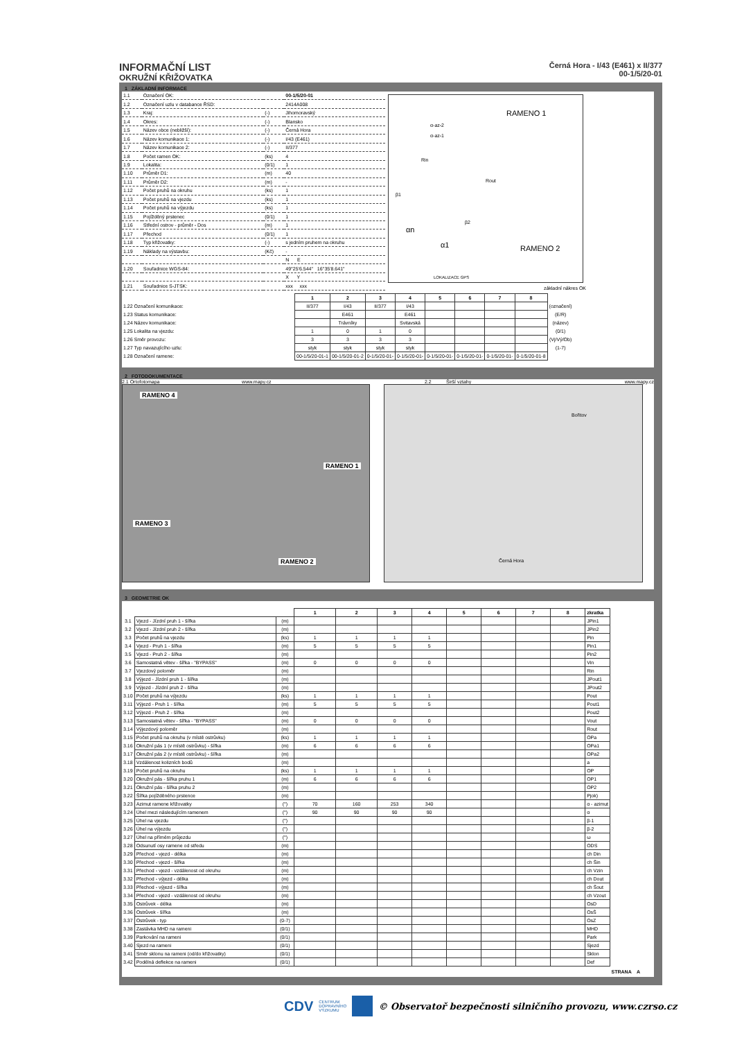INFORMAČNÍ LIST
OKRUŽNÍ KŘIŽOVATKA
Černá Hora - I/43 (E461) x II/377
00-1/5/20-01
1 ZÁKLADNÍ INFORMACE
| 1.1 | Označení OK: | | 00-1/5/20-01 |
| 1.2 | Označení uzlu v databance ŘSD: | | 2414A008 |
| 1.3 | Kraj: | (-) | Jihomoravský |
| 1.4 | Okres: | (-) | Blansko |
| 1.5 | Název obce (nebližší): | (-) | Černá Hora |
| 1.6 | Název komunikace 1: | (-) | I/43 (E461) |
| 1.7 | Název komunikace 2: | (-) | II/377 |
| 1.8 | Počet ramen OK: | (ks) | 4 |
| 1.9 | Lokalita: | (0/1) | 1 |
| 1.10 | Průměr D1: | (m) | 40 |
| 1.11 | Průměr D2: | (m) | - |
| 1.12 | Počet pruhů na okruhu | (ks) | 1 |
| 1.13 | Počet pruhů na vjezdu | (ks) | 1 |
| 1.14 | Počet pruhů na výjezdu | (ks) | 1 |
| 1.15 | Pojížděný prstenec | (0/1) | 1 |
| 1.16 | Střední ostrov - průměr - Dos | (m) | 1 |
| 1.17 | Přechod | (0/1) | 1 |
| 1.18 | Typ křižovatky: | (-) | s jedním pruhem na okruhu |
| 1.19 | Náklady na výstavbu: | (Kč) | - |
| | | | N E |
| 1.20 | Souřadnice WGS-84: | | 49°25'6.544" 16°35'8.641" |
| | | | X Y |
| 1.21 | Souřadnice S-JTSK: | | xxx xxx |
RAMENO 1
RAMENO 2
α-az-2
α-az-1
Rin
Rout
β1
β2
αn
α1
LOKALIZACE GPS
základní nákres OK
| | 1 | 2 | 3 | 4 | 5 | 6 | 7 | 8 | |
| 1.22 Označení komunikace: | II/377 | I/43 | II/377 | I/43 | | | | | (označení) |
| 1.23 Status komunikace: | | E461 | | E461 | | | | | (E/R) |
| 1.24 Název komunikace: | | Trávníky | | Svitavská | | | | | (název) |
| 1.25 Lokalita na vjezdu: | 1 | 0 | 1 | 0 | | | | | (0/1) |
| 1.26 Směr provozu: | 3 | 3 | 3 | 3 | | | | | (Vj/Vý/Ob) |
| 1.27 Typ navazujícího uzlu: | styk | styk | styk | styk | | | | | (1-7) |
| 1.28 Označení ramene: | 00-1/5/20-01-1 | 00-1/5/20-01-2 | 0-1/5/20-01- | 0-1/5/20-01- | 0-1/5/20-01- | 0-1/5/20-01- | 0-1/5/20-01- | 0-1/5/20-01-8 | |
2 FOTODOKUMENTACE
2.1 Ortofotomapa www.mapy.cz 2.2 Širší vztahy www.mapy.cz
RAMENO 4
RAMENO 1
RAMENO 3
RAMENO 2
Bořitov
Černá Hora
3 GEOMETRIE OK
| | | | 1 | 2 | 3 | 4 | 5 | 6 | 7 | 8 | zkratka |
| 3.1 | Vjezd - Jízdní pruh 1 - šířka | (m) | | | | | | | | | JPin1 |
| 3.2 | Vjezd - Jízdní pruh 2 - šířka | (m) | | | | | | | | | JPin2 |
| 3.3 | Počet pruhů na vjezdu | (ks) | 1 | 1 | 1 | 1 | | | | | Pin |
| 3.4 | Vjezd - Pruh 1 - šířka | (m) | 5 | 5 | 5 | 5 | | | | | Pin1 |
| 3.5 | Vjezd - Pruh 2 - šířka | (m) | | | | | | | | | Pin2 |
| 3.6 | Samostatná větev - šířka - "BYPASS" | (m) | 0 | 0 | 0 | 0 | | | | | Vin |
| 3.7 | Vjezdový poloměr | (m) | | | | | | | | | Rin |
| 3.8 | Výjezd - Jízdní pruh 1 - šířka | (m) | | | | | | | | | JPout1 |
| 3.9 | Výjezd - Jízdní pruh 2 - šířka | (m) | | | | | | | | | JPout2 |
| 3.10 | Počet pruhů na výjezdu | (ks) | 1 | 1 | 1 | 1 | | | | | Pout |
| 3.11 | Výjezd - Pruh 1 - šířka | (m) | 5 | 5 | 5 | 5 | | | | | Pout1 |
| 3.12 | Výjezd - Pruh 2 - šířka | (m) | | | | | | | | | Pout2 |
| 3.13 | Samostatná větev - šířka - "BYPASS" | (m) | 0 | 0 | 0 | 0 | | | | | Vout |
| 3.14 | Výjezdový poloměr | (m) | | | | | | | | | Rout |
| 3.15 | Počet pruhů na okruhu (v místě ostrůvku) | (ks) | 1 | 1 | 1 | 1 | | | | | OPa |
| 3.16 | Okružní pás 1 (v místě ostrůvku) - šířka | (m) | 6 | 6 | 6 | 6 | | | | | OPa1 |
| 3.17 | Okružní pás 2 (v místě ostrůvku) - šířka | (m) | | | | | | | | | OPa2 |
| 3.18 | Vzdálenost kolizních bodů | (m) | | | | | | | | | a |
| 3.19 | Počet pruhů na okruhu | (ks) | 1 | 1 | 1 | 1 | | | | | OP |
| 3.20 | Okružní pás - šířka pruhu 1 | (m) | 6 | 6 | 6 | 6 | | | | | OP1 |
| 3.21 | Okružní pás - šířka pruhu 2 | (m) | | | | | | | | | OP2 |
| 3.22 | Šířka pojížděného prstence | (m) | | | | | | | | | Pjok) |
| 3.23 | Azimut ramene křižovatky | (°) | 70 | 160 | 253 | 340 | | | | | α - azimut |
| 3.24 | Úhel mezi následujícím ramenem | (°) | 90 | 90 | 90 | 90 | | | | | α |
| 3.25 | Úhel na vjezdu | (°) | | | | | | | | | β-1 |
| 3.26 | Úhel na výjezdu | (°) | | | | | | | | | β-2 |
| 3.27 | Úhel na přímém průjezdu | (°) | | | | | | | | | ω |
| 3.28 | Odsunutí osy ramene od středu | (m) | | | | | | | | | ODS |
| 3.29 | Přechod - vjezd - délka | (m) | | | | | | | | | ch Din |
| 3.30 | Přechod - vjezd - šířka | (m) | | | | | | | | | ch Šin |
| 3.31 | Přechod - vjezd - vzdálenost od okruhu | (m) | | | | | | | | | ch Vzin |
| 3.32 | Přechod - výjezd - délka | (m) | | | | | | | | | ch Dout |
| 3.33 | Přechod - výjezd - šířka | (m) | | | | | | | | | ch Šout |
| 3.34 | Přechod - vjezd - vzdálenost od okruhu | (m) | | | | | | | | | ch Vzout |
| 3.35 | Ostrůvek - délka | (m) | | | | | | | | | OsD |
| 3.36 | Ostrůvek - šířka | (m) | | | | | | | | | OsŠ |
| 3.37 | Ostrůvek - typ | (0-7) | | | | | | | | | OsZ |
| 3.38 | Zastávka MHD na rameni | (0/1) | | | | | | | | | MHD |
| 3.39 | Parkování na rameni | (0/1) | | | | | | | | | Park |
| 3.40 | Sjezd na rameni | (0/1) | | | | | | | | | Sjezd |
| 3.41 | Směr sklonu na rameni (od/do křižovatky) | (0/1) | | | | | | | | | Sklon |
| 3.42 | Podélná deflekce na rameni | (0/1) | | | | | | | | | Def |
STRANA A
CDV CENTRUM
DOPRAVNÍHO
VÝZKUMU © Observatoř bezpečnosti silničního provozu, www.czrso.cz